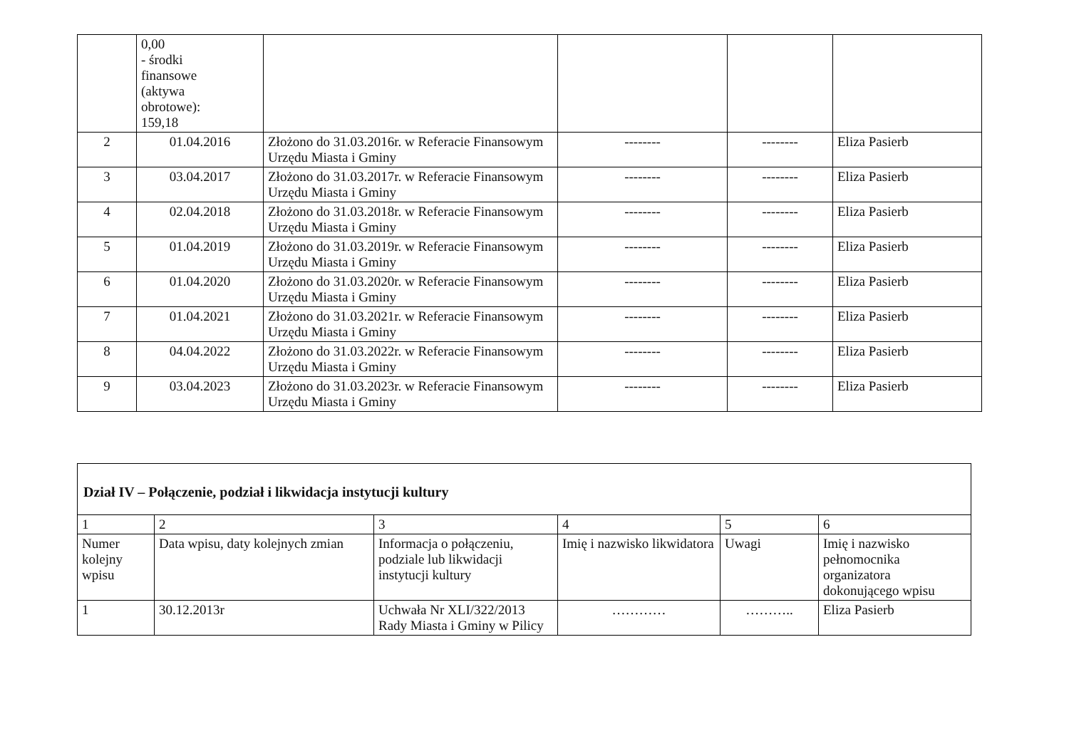| | 0,00 - środki finansowe (aktywa obrotowe): 159,18 | | | | |
| 2 | 01.04.2016 | Złożono do 31.03.2016r. w Referacie Finansowym Urzędu Miasta i Gminy | -------- | -------- | Eliza Pasierb |
| 3 | 03.04.2017 | Złożono do 31.03.2017r. w Referacie Finansowym Urzędu Miasta i Gminy | -------- | -------- | Eliza Pasierb |
| 4 | 02.04.2018 | Złożono do 31.03.2018r. w Referacie Finansowym Urzędu Miasta i Gminy | -------- | -------- | Eliza Pasierb |
| 5 | 01.04.2019 | Złożono do 31.03.2019r. w Referacie Finansowym Urzędu Miasta i Gminy | -------- | -------- | Eliza Pasierb |
| 6 | 01.04.2020 | Złożono do 31.03.2020r. w Referacie Finansowym Urzędu Miasta i Gminy | -------- | -------- | Eliza Pasierb |
| 7 | 01.04.2021 | Złożono do 31.03.2021r. w Referacie Finansowym Urzędu Miasta i Gminy | -------- | -------- | Eliza Pasierb |
| 8 | 04.04.2022 | Złożono do 31.03.2022r. w Referacie Finansowym Urzędu Miasta i Gminy | -------- | -------- | Eliza Pasierb |
| 9 | 03.04.2023 | Złożono do 31.03.2023r. w Referacie Finansowym Urzędu Miasta i Gminy | -------- | -------- | Eliza Pasierb |
| Dział IV – Połączenie, podział i likwidacja instytucji kultury | | | | | |
| --- | --- | --- | --- | --- | --- |
| 1 | 2 | 3 | 4 | 5 | 6 |
| Numer kolejny wpisu | Data wpisu, daty kolejnych zmian | Informacja o połączeniu, podziale lub likwidacji instytucji kultury | Imię i nazwisko likwidatora | Uwagi | Imię i nazwisko pełnomocnika organizatora dokonującego wpisu |
| 1 | 30.12.2013r | Uchwała Nr XLI/322/2013 Rady Miasta i Gminy w Pilicy | ………… | ……….. | Eliza Pasierb |